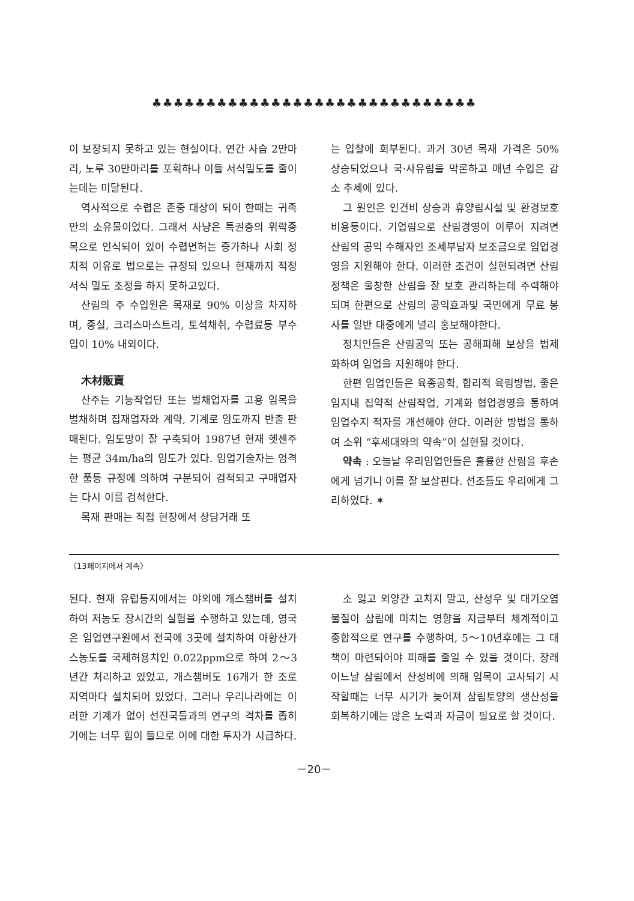♣♣♣♣♣♣♣♣♣♣♣♣♣♣♣♣♣♣♣♣♣♣♣♣♣♣♣♣♣♣
이 보장되지 못하고 있는 현실이다. 연간 사슴 2만마리, 노루 30만마리를 포획하나 이들 서식밀도를 줄이는데는 미달된다.
역사적으로 수렵은 존중 대상이 되어 한때는 귀족만의 소유물이었다. 그래서 사냥은 특권층의 위락종목으로 인식되어 있어 수렵면허는 증가하나 사회 정치적 이유로 법으로는 규정되 있으나 현재까지 적정서식 밀도 조정을 하지 못하고있다.
산림의 주 수입원은 목재로 90% 이상을 차지하며, 종실, 크리스마스트리, 토석채취, 수렵료등 부수입이 10% 내외이다.
木材販賣
산주는 기능작업단 또는 벌채업자를 고용 임목을 벌채하며 집재업자와 계약, 기계로 임도까지 반출 판매된다. 임도망이 잘 구축되어 1987년 현재 헷센주는 평균 34m/ha의 임도가 있다. 임업기술자는 엄격한 품등 규정에 의하여 구분되어 검척되고 구매업자는 다시 이를 검척한다.
목재 판매는 직접 현장에서 상담거래 또
는 입찰에 회부된다. 과거 30년 목재 가격은 50% 상승되었으나 국·사유림을 막론하고 매년 수입은 감소 추세에 있다.
그 원인은 인건비 상승과 휴양림시설 및 환경보호 비용등이다. 기업림으로 산림경영이 이루어 지려면 산림의 공익 수해자인 조세부담자 보조금으로 임업경영을 지원해야 한다. 이러한 조건이 실현되려면 산림정책은 울창한 산림을 잘 보호 관리하는데 주력해야되며 한편으로 산림의 공익효과및 국민에게 무료 봉사를 일반 대중에게 널리 홍보해야한다.
정치인들은 산림공익 또는 공해피해 보상을 법제화하여 임업을 지원해야 한다.
한편 임업인들은 육종공학, 합리적 육림방법, 좋은 임지내 집약적 산림작업, 기계화 협업경영을 통하여 임업수지 적자를 개선해야 한다. 이러한 방법을 통하여 소위 “후세대와의 약속”이 실현될 것이다.
약속 : 오늘날 우리임업인들은 훌륭한 산림을 후손에게 넘기니 이를 잘 보살핀다. 선조들도 우리에게 그리하였다. ✶
〈13페이지에서 계속〉
된다. 현재 유럽등지에서는 야외에 개스챔버를 설치하여 저농도 장시간의 실험을 수행하고 있는데, 영국은 임업연구원에서 전국에 3곳에 설치하여 아황산가스농도를 국제허용치인 0.022ppm으로 하여 2～3년간 처리하고 있었고, 개스챔버도 16개가 한 조로 지역마다 설치되어 있었다. 그러나 우리나라에는 이러한 기계가 없어 선진국들과의 연구의 격차를 좁히기에는 너무 힘이 들므로 이에 대한 투자가 시급하다.
소 잃고 외양간 고치지 말고, 산성우 및 대기오염물질이 삼림에 미치는 영향을 지금부터 체계적이고 종합적으로 연구를 수행하여, 5～10년후에는 그 대책이 마련되어야 피해를 줄일 수 있을 것이다. 장래 어느날 삼림에서 산성비에 의해 임목이 고사되기 시작할때는 너무 시기가 늦어져 삼림토양의 생산성을 회복하기에는 많은 노력과 자금이 필요로 할 것이다.
－20－